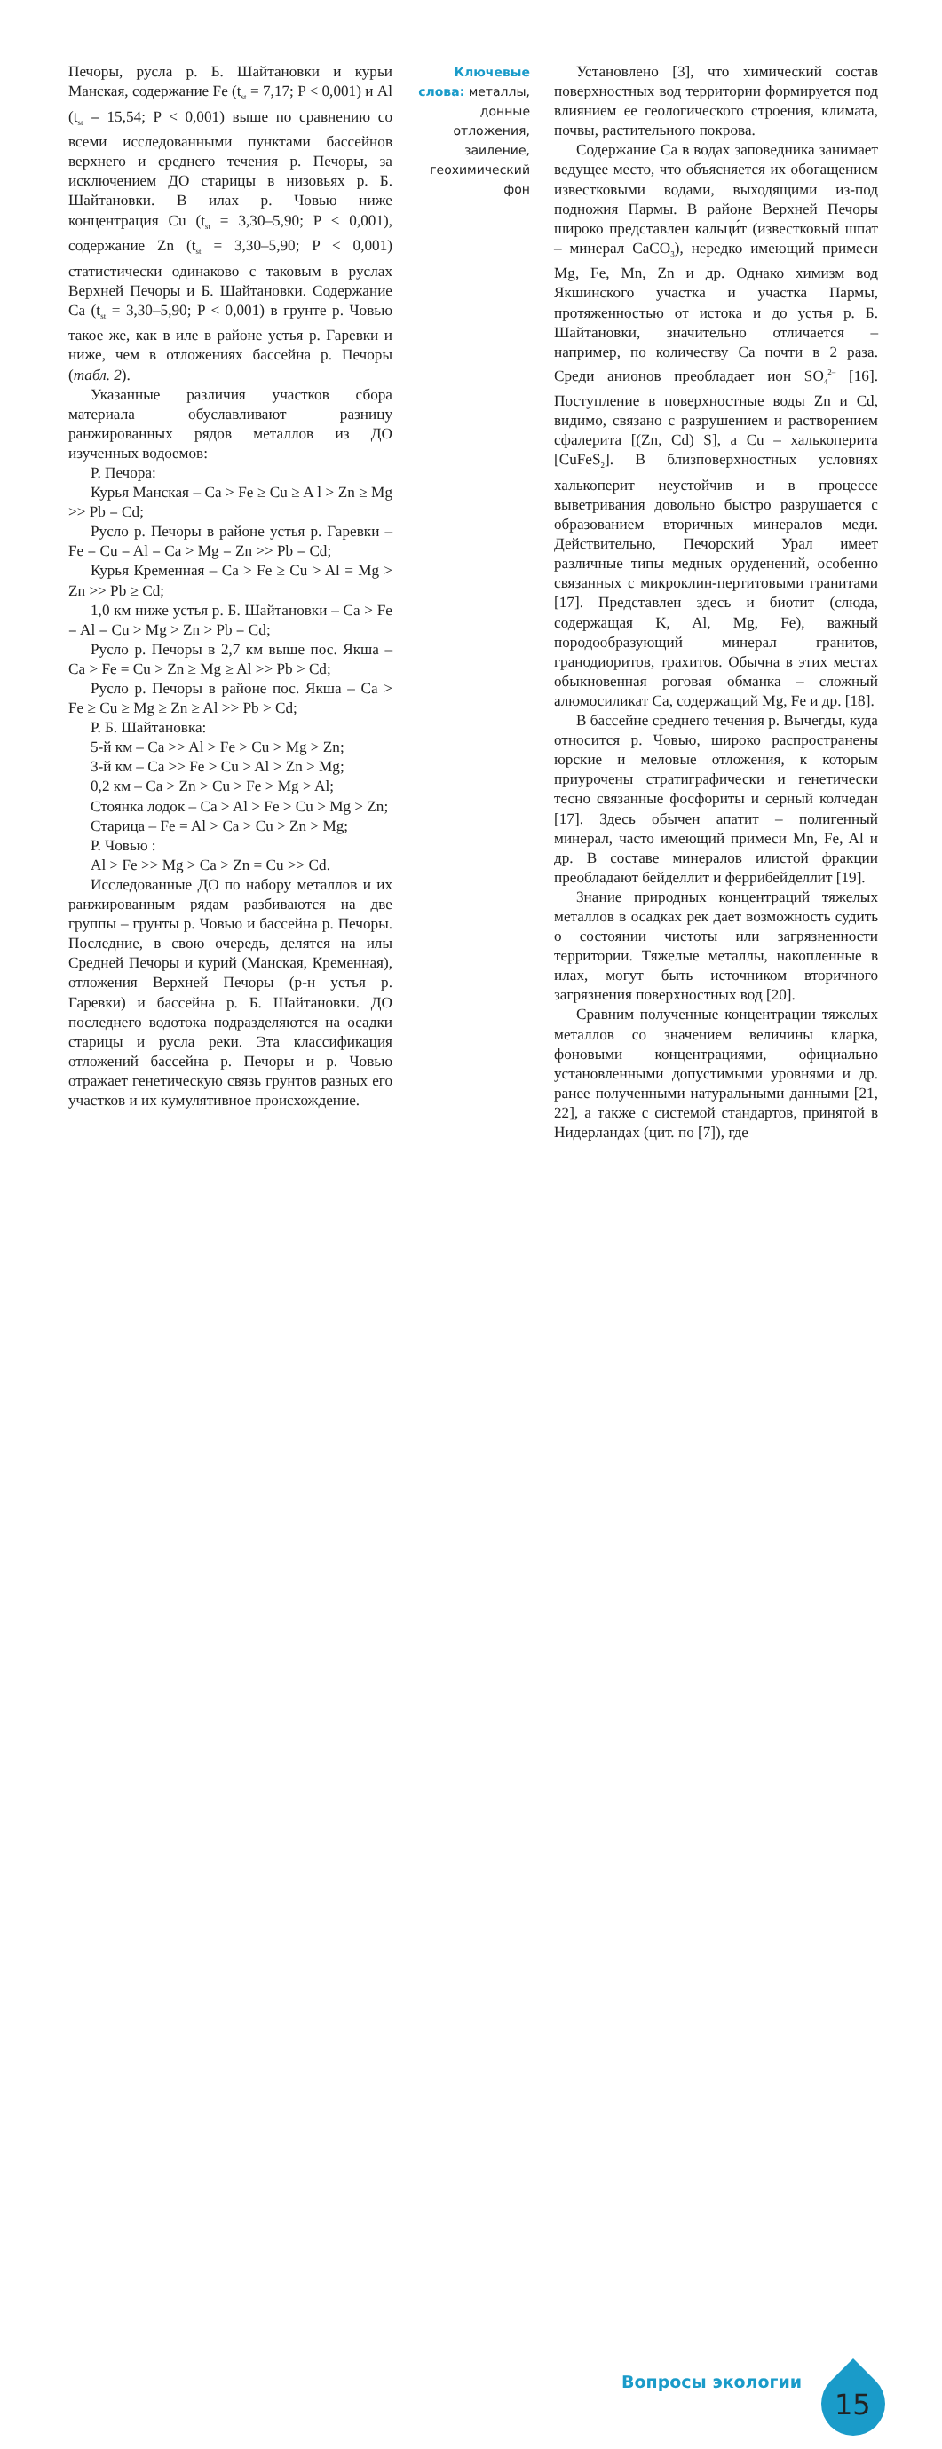Печоры, русла р. Б. Шайтановки и курьи Манская, содержание Fe (t<sub>st</sub> = 7,17; P < 0,001) и Al (t<sub>st</sub> = 15,54; P < 0,001) выше по сравнению со всеми исследованными пунктами бассейнов верхнего и среднего течения р. Печоры, за исключением ДО старицы в низовьях р. Б. Шайтановки. В илах р. Човью ниже концентрация Cu (t<sub>st</sub> = 3,30–5,90; P < 0,001), содержание Zn (t<sub>st</sub> = 3,30–5,90; P < 0,001) статистически одинаково с таковым в руслах Верхней Печоры и Б. Шайтановки. Содержание Ca (t<sub>st</sub> = 3,30–5,90; P < 0,001) в грунте р. Човью такое же, как в иле в районе устья р. Гаревки и ниже, чем в отложениях бассейна р. Печоры (табл. 2).
Указанные различия участков сбора материала обуславливают разницу ранжированных рядов металлов из ДО изученных водоемов:
Р. Печора:
Курья Манская – Ca > Fe ≥ Cu ≥ A l > Zn ≥ Mg >> Pb = Cd;
Русло р. Печоры в районе устья р. Гаревки – Fe = Cu = Al = Ca > Mg = Zn >> Pb = Cd;
Курья Кременная – Ca > Fe ≥ Cu > Al = Mg > Zn >> Pb ≥ Cd;
1,0 км ниже устья р. Б. Шайтановки – Ca > Fe = Al = Cu > Mg > Zn > Pb = Cd;
Русло р. Печоры в 2,7 км выше пос. Якша – Ca > Fe = Cu > Zn ≥ Mg ≥ Al >> Pb > Cd;
Русло р. Печоры в районе пос. Якша – Ca > Fe ≥ Cu ≥ Mg ≥ Zn ≥ Al >> Pb > Cd;
Р. Б. Шайтановка:
5-й км – Ca >> Al > Fe > Cu > Mg > Zn;
3-й км – Ca >> Fe > Cu > Al > Zn > Mg;
0,2 км – Ca > Zn > Cu > Fe > Mg > Al;
Стоянка лодок – Ca > Al > Fe > Cu > Mg > Zn;
Старица – Fe = Al > Ca > Cu > Zn > Mg;
Р. Човью :
Al > Fe >> Mg > Ca > Zn = Cu >> Cd.
Исследованные ДО по набору металлов и их ранжированным рядам разбиваются на две группы – грунты р. Човью и бассейна р. Печоры. Последние, в свою очередь, делятся на илы Средней Печоры и курий (Манская, Кременная), отложения Верхней Печоры (р-н устья р. Гаревки) и бассейна р. Б. Шайтановки. ДО последнего водотока подразделяются на осадки старицы и русла реки. Эта классификация отложений бассейна р. Печоры и р. Човью отражает генетическую связь грунтов разных его участков и их кумулятивное происхождение.
Ключевые слова: металлы, донные отложения, заиление, геохимический фон
Установлено [3], что химический состав поверхностных вод территории формируется под влиянием ее геологического строения, климата, почвы, растительного покрова.
Содержание Ca в водах заповедника занимает ведущее место, что объясняется их обогащением известковыми водами, выходящими из-под подножия Пармы. В районе Верхней Печоры широко представлен кальци́т (известковый шпат – минерал CaCO<sub>3</sub>), нередко имеющий примеси Mg, Fe, Mn, Zn и др. Однако химизм вод Якшинского участка и участка Пармы, протяженностью от истока и до устья р. Б. Шайтановки, значительно отличается – например, по количеству Ca почти в 2 раза. Среди анионов преобладает ион SO<sub>4</sub><sup>2–</sup> [16]. Поступление в поверхностные воды Zn и Cd, видимо, связано с разрушением и растворением сфалерита [(Zn, Cd) S], а Cu – халькоперита [CuFeS<sub>2</sub>]. В близповерхностных условиях халькоперит неустойчив и в процессе выветривания довольно быстро разрушается с образованием вторичных минералов меди. Действительно, Печорский Урал имеет различные типы медных оруденений, особенно связанных с микроклин-пертитовыми гранитами [17]. Представлен здесь и биотит (слюда, содержащая K, Al, Mg, Fe), важный породообразующий минерал гранитов, гранодиоритов, трахитов. Обычна в этих местах обыкновенная роговая обманка – сложный алюмосиликат Ca, содержащий Mg, Fe и др. [18].
В бассейне среднего течения р. Вычегды, куда относится р. Човью, широко распространены юрские и меловые отложения, к которым приурочены стратиграфически и генетически тесно связанные фосфориты и серный колчедан [17]. Здесь обычен апатит – полигенный минерал, часто имеющий примеси Mn, Fe, Al и др. В составе минералов илистой фракции преобладают бейделлит и феррибейделлит [19].
Знание природных концентраций тяжелых металлов в осадках рек дает возможность судить о состоянии чистоты или загрязненности территории. Тяжелые металлы, накопленные в илах, могут быть источником вторичного загрязнения поверхностных вод [20].
Сравним полученные концентрации тяжелых металлов со значением величины кларка, фоновыми концентрациями, официально установленными допустимыми уровнями и др. ранее полученными натуральными данными [21, 22], а также с системой стандартов, принятой в Нидерландах (цит. по [7]), где
Вопросы экологии
15